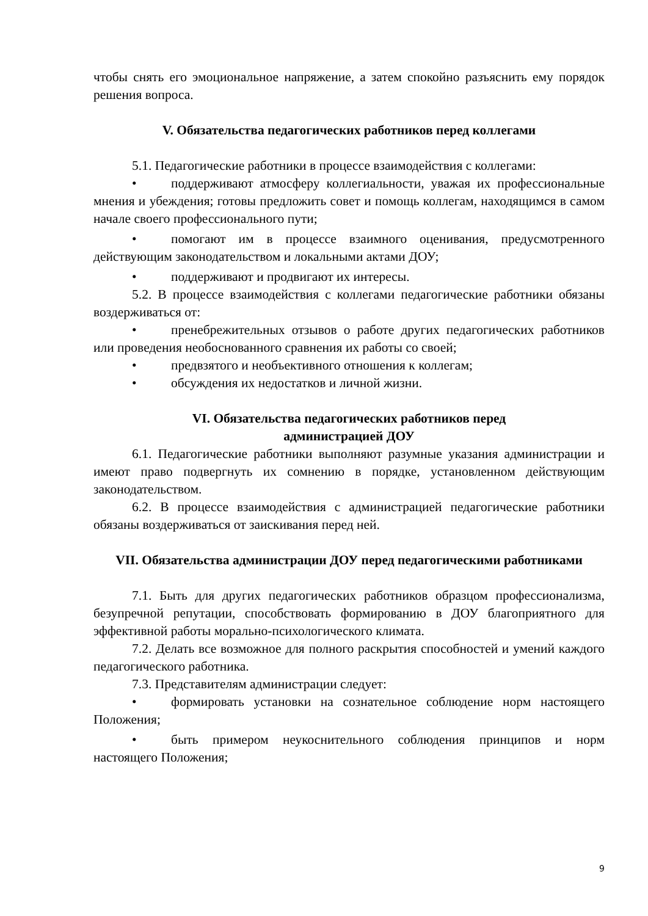чтобы снять его эмоциональное напряжение, а затем спокойно разъяснить ему порядок решения вопроса.
V. Обязательства педагогических работников перед коллегами
5.1. Педагогические работники в процессе взаимодействия с коллегами:
• поддерживают атмосферу коллегиальности, уважая их профессиональные мнения и убеждения; готовы предложить совет и помощь коллегам, находящимся в самом начале своего профессионального пути;
• помогают им в процессе взаимного оценивания, предусмотренного действующим законодательством и локальными актами ДОУ;
• поддерживают и продвигают их интересы.
5.2. В процессе взаимодействия с коллегами педагогические работники обязаны воздерживаться от:
• пренебрежительных отзывов о работе других педагогических работников или проведения необоснованного сравнения их работы со своей;
• предвзятого и необъективного отношения к коллегам;
• обсуждения их недостатков и личной жизни.
VI. Обязательства педагогических работников перед
администрацией ДОУ
6.1. Педагогические работники выполняют разумные указания администрации и имеют право подвергнуть их сомнению в порядке, установленном действующим законодательством.
6.2. В процессе взаимодействия с администрацией педагогические работники обязаны воздерживаться от заискивания перед ней.
VII. Обязательства администрации ДОУ перед педагогическими работниками
7.1. Быть для других педагогических работников образцом профессионализма, безупречной репутации, способствовать формированию в ДОУ благоприятного для эффективной работы морально-психологического климата.
7.2. Делать все возможное для полного раскрытия способностей и умений каждого педагогического работника.
7.3. Представителям администрации следует:
• формировать установки на сознательное соблюдение норм настоящего Положения;
• быть примером неукоснительного соблюдения принципов и норм настоящего Положения;
9